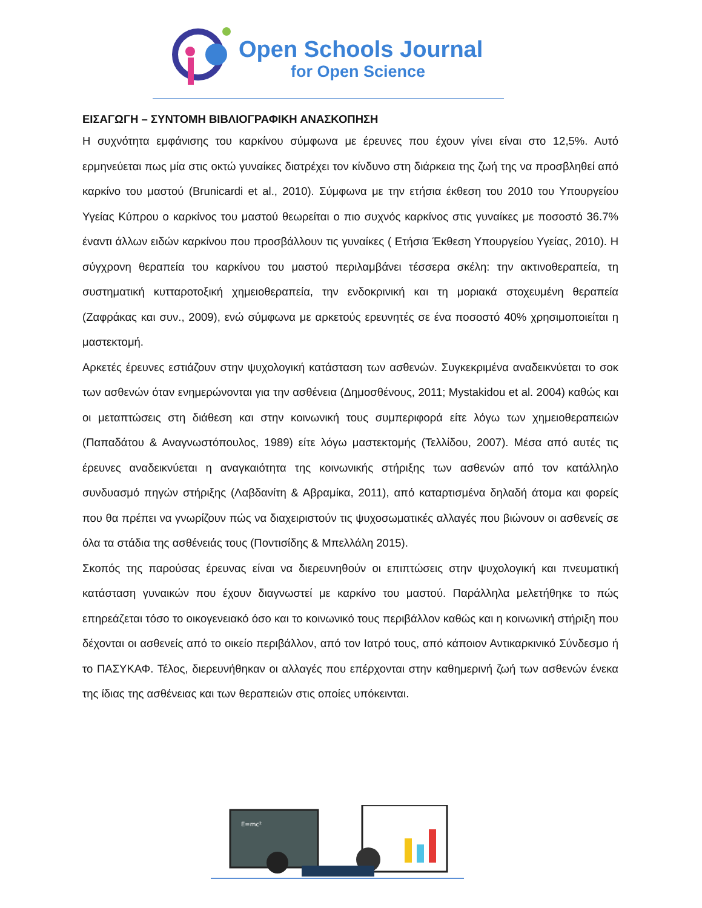Open Schools Journal
for Open Science
ΕΙΣΑΓΩΓΗ – ΣΥΝΤΟΜΗ ΒΙΒΛΙΟΓΡΑΦΙΚΗ ΑΝΑΣΚΟΠΗΣΗ
Η συχνότητα εμφάνισης του καρκίνου σύμφωνα με έρευνες που έχουν γίνει είναι στο 12,5%. Αυτό ερμηνεύεται πως μία στις οκτώ γυναίκες διατρέχει τον κίνδυνο στη διάρκεια της ζωή της να προσβληθεί από καρκίνο του μαστού (Brunicardi et al., 2010). Σύμφωνα με την ετήσια έκθεση του 2010 του Υπουργείου Υγείας Κύπρου ο καρκίνος του μαστού θεωρείται ο πιο συχνός καρκίνος στις γυναίκες με ποσοστό 36.7% έναντι άλλων ειδών καρκίνου που προσβάλλουν τις γυναίκες ( Ετήσια Έκθεση Υπουργείου Υγείας, 2010). Η σύγχρονη θεραπεία του καρκίνου του μαστού περιλαμβάνει τέσσερα σκέλη: την ακτινοθεραπεία, τη συστηματική κυτταροτοξική χημειοθεραπεία, την ενδοκρινική και τη μοριακά στοχευμένη θεραπεία (Ζαφράκας και συν., 2009), ενώ σύμφωνα με αρκετούς ερευνητές σε ένα ποσοστό 40% χρησιμοποιείται η μαστεκτομή.
Αρκετές έρευνες εστιάζουν στην ψυχολογική κατάσταση των ασθενών. Συγκεκριμένα αναδεικνύεται το σοκ των ασθενών όταν ενημερώνονται για την ασθένεια (Δημοσθένους, 2011; Mystakidou et al. 2004) καθώς και οι μεταπτώσεις στη διάθεση και στην κοινωνική τους συμπεριφορά είτε λόγω των χημειοθεραπειών (Παπαδάτου & Αναγνωστόπουλος, 1989) είτε λόγω μαστεκτομής (Τελλίδου, 2007). Μέσα από αυτές τις έρευνες αναδεικνύεται η αναγκαιότητα της κοινωνικής στήριξης των ασθενών από τον κατάλληλο συνδυασμό πηγών στήριξης (Λαβδανίτη & Αβραμίκα, 2011), από καταρτισμένα δηλαδή άτομα και φορείς που θα πρέπει να γνωρίζουν πώς να διαχειριστούν τις ψυχοσωματικές αλλαγές που βιώνουν οι ασθενείς σε όλα τα στάδια της ασθένειάς τους (Ποντισίδης & Μπελλάλη 2015).
Σκοπός της παρούσας έρευνας είναι να διερευνηθούν οι επιπτώσεις στην ψυχολογική και πνευματική κατάσταση γυναικών που έχουν διαγνωστεί με καρκίνο του μαστού. Παράλληλα μελετήθηκε το πώς επηρεάζεται τόσο το οικογενειακό όσο και το κοινωνικό τους περιβάλλον καθώς και η κοινωνική στήριξη που δέχονται οι ασθενείς από το οικείο περιβάλλον, από τον Ιατρό τους, από κάποιον Αντικαρκινικό Σύνδεσμο ή το ΠΑΣΥΚΑΦ. Τέλος, διερευνήθηκαν οι αλλαγές που επέρχονται στην καθημερινή ζωή των ασθενών ένεκα της ίδιας της ασθένειας και των θεραπειών στις οποίες υπόκεινται.
E=mc²